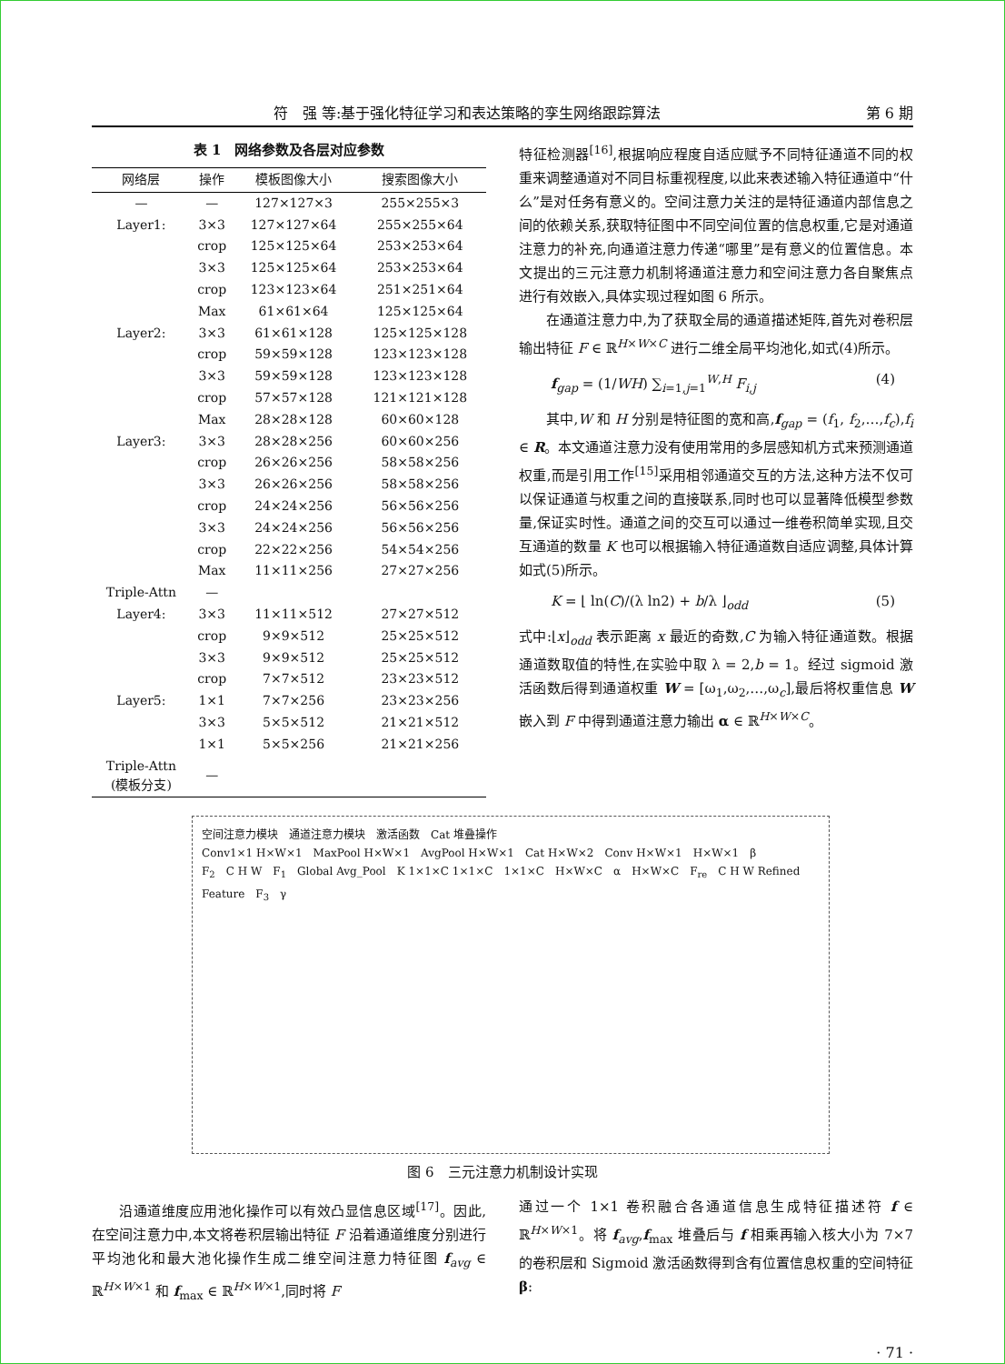符　强 等:基于强化特征学习和表达策略的孪生网络跟踪算法 第 6 期
表 1　网络参数及各层对应参数
| 网络层 | 操作 | 模板图像大小 | 搜索图像大小 |
| --- | --- | --- | --- |
| — | — | 127×127×3 | 255×255×3 |
| Layer1: | 3×3 | 127×127×64 | 255×255×64 |
| | crop | 125×125×64 | 253×253×64 |
| | 3×3 | 125×125×64 | 253×253×64 |
| | crop | 123×123×64 | 251×251×64 |
| | Max | 61×61×64 | 125×125×64 |
| Layer2: | 3×3 | 61×61×128 | 125×125×128 |
| | crop | 59×59×128 | 123×123×128 |
| | 3×3 | 59×59×128 | 123×123×128 |
| | crop | 57×57×128 | 121×121×128 |
| | Max | 28×28×128 | 60×60×128 |
| Layer3: | 3×3 | 28×28×256 | 60×60×256 |
| | crop | 26×26×256 | 58×58×256 |
| | 3×3 | 26×26×256 | 58×58×256 |
| | crop | 24×24×256 | 56×56×256 |
| | 3×3 | 24×24×256 | 56×56×256 |
| | crop | 22×22×256 | 54×54×256 |
| | Max | 11×11×256 | 27×27×256 |
| Triple-Attn | — | | |
| Layer4: | 3×3 | 11×11×512 | 27×27×512 |
| | crop | 9×9×512 | 25×25×512 |
| | 3×3 | 9×9×512 | 25×25×512 |
| | crop | 7×7×512 | 23×23×512 |
| Layer5: | 1×1 | 7×7×256 | 23×23×256 |
| | 3×3 | 5×5×512 | 21×21×512 |
| | 1×1 | 5×5×256 | 21×21×256 |
| Triple-Attn (模板分支) | — | | |
特征检测器<sup>[16]</sup>,根据响应程度自适应赋予不同特征通道不同的权重来调整通道对不同目标重视程度,以此来表述输入特征通道中“什么”是对任务有意义的。空间注意力关注的是特征通道内部信息之间的依赖关系,获取特征图中不同空间位置的信息权重,它是对通道注意力的补充,向通道注意力传递“哪里”是有意义的位置信息。本文提出的三元注意力机制将通道注意力和空间注意力各自聚焦点进行有效嵌入,具体实现过程如图 6 所示。
在通道注意力中,为了获取全局的通道描述矩阵,首先对卷积层输出特征 F ∈ ℝ<sup>H×W×C</sup> 进行二维全局平均池化,如式(4)所示。
f<sub>gap</sub> = (1/WH) ∑<sub>i=1,j=1</sub><sup>W,H</sup> F<sub>i,j</sub> (4)
其中,W 和 H 分别是特征图的宽和高,f<sub>gap</sub> = (f<sub>1</sub>, f<sub>2</sub>,…,f<sub>c</sub>),f<sub>i</sub> ∈ R。本文通道注意力没有使用常用的多层感知机方式来预测通道权重,而是引用工作<sup>[15]</sup>采用相邻通道交互的方法,这种方法不仅可以保证通道与权重之间的直接联系,同时也可以显著降低模型参数量,保证实时性。通道之间的交互可以通过一维卷积简单实现,且交互通道的数量 K 也可以根据输入特征通道数自适应调整,具体计算如式(5)所示。
K = ⌊ ln(C)/(λ ln2) + b/λ ⌋<sub>odd</sub> (5)
式中:⌊x⌋<sub>odd</sub> 表示距离 x 最近的奇数,C 为输入特征通道数。根据通道数取值的特性,在实验中取 λ = 2,b = 1。经过 sigmoid 激活函数后得到通道权重 W = [ω<sub>1</sub>,ω<sub>2</sub>,…,ω<sub>c</sub>],最后将权重信息 W 嵌入到 F 中得到通道注意力输出 α ∈ ℝ<sup>H×W×C</sup>。
空间注意力模块　通道注意力模块　激活函数　Cat 堆叠操作
Conv1×1 H×W×1　MaxPool H×W×1　AvgPool H×W×1　Cat H×W×2　Conv H×W×1　H×W×1　β
F<sub>2</sub>　C H W　F<sub>1</sub>　Global Avg_Pool　K 1×1×C 1×1×C　1×1×C　H×W×C　α　H×W×C　F<sub>re</sub>　C H W Refined Feature　F<sub>3</sub>　γ
图 6　三元注意力机制设计实现
沿通道维度应用池化操作可以有效凸显信息区域<sup>[17]</sup>。因此,在空间注意力中,本文将卷积层输出特征 F 沿着通道维度分别进行平均池化和最大池化操作生成二维空间注意力特征图 f<sub>avg</sub> ∈ ℝ<sup>H×W×1</sup> 和 f<sub>max</sub> ∈ ℝ<sup>H×W×1</sup>,同时将 F
通过一个 1×1 卷积融合各通道信息生成特征描述符 f ∈ ℝ<sup>H×W×1</sup>。将 f<sub>avg</sub>,f<sub>max</sub> 堆叠后与 f 相乘再输入核大小为 7×7 的卷积层和 Sigmoid 激活函数得到含有位置信息权重的空间特征 β:
· 71 ·